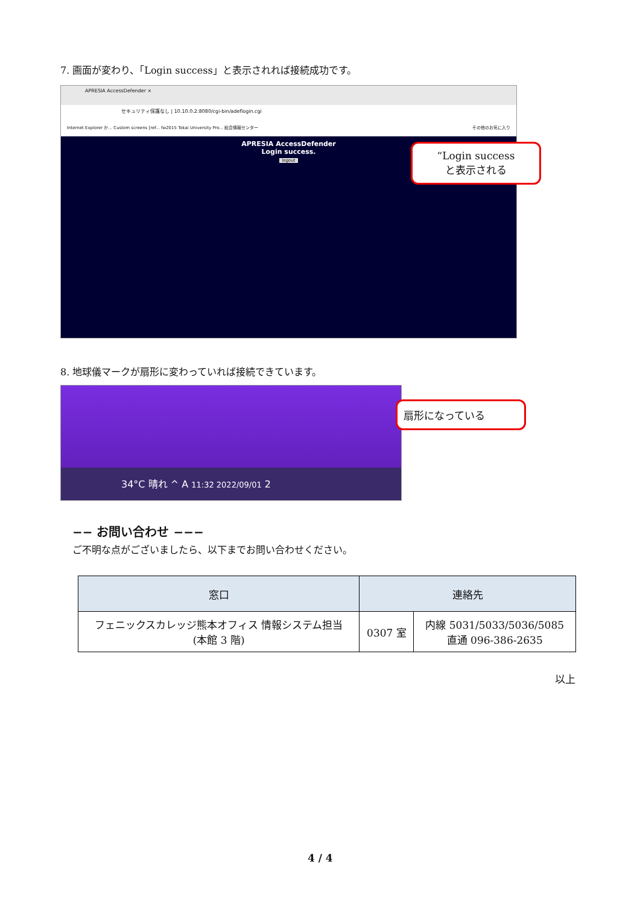7. 画面が変わり、「Login success」と表示されれば接続成功です。
APRESIA AccessDefender ×
セキュリティ保護なし | 10.10.0.2:8080/cgi-bin/adeflogin.cgi
Internet Explorer か... Custom screens [ref... fw2015 Tokai University Pro... 総合情報センター その他のお気に入り
APRESIA AccessDefender
Login success.
logout
“Login success
と表示される
8. 地球儀マークが扇形に変わっていれば接続できています。
34°C 晴れ ^ A 11:32 2022/09/01 2
扇形になっている
−− お問い合わせ −−−
ご不明な点がございましたら、以下までお問い合わせください。
| 窓口 | 連絡先 | |
| --- | --- | --- |
| フェニックスカレッジ熊本オフィス 情報システム担当 (本館 3 階) | 0307 室 | 内線 5031/5033/5036/5085 直通 096-386-2635 |
以上
4 / 4